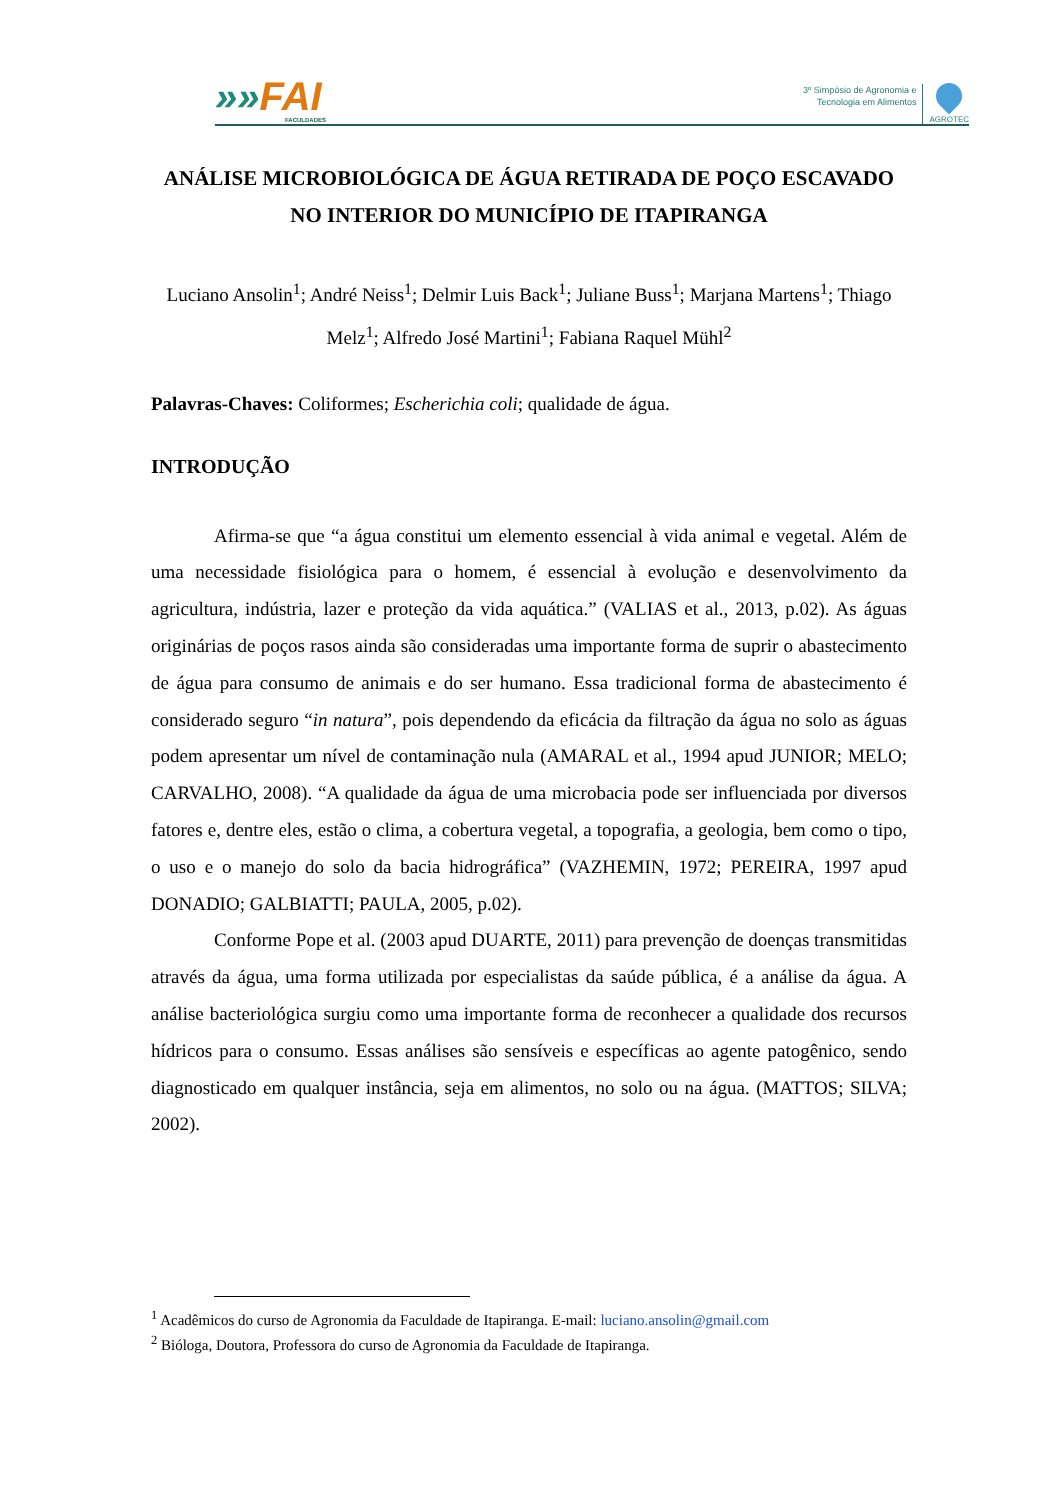»»FAI
FACULDADES
3º Simpósio de Agronomia e
Tecnologia em Alimentos
AGROTEC
ANÁLISE MICROBIOLÓGICA DE ÁGUA RETIRADA DE POÇO ESCAVADO NO INTERIOR DO MUNICÍPIO DE ITAPIRANGA
Luciano Ansolin<sup>1</sup>; André Neiss<sup>1</sup>; Delmir Luis Back<sup>1</sup>; Juliane Buss<sup>1</sup>; Marjana Martens<sup>1</sup>; Thiago Melz<sup>1</sup>; Alfredo José Martini<sup>1</sup>; Fabiana Raquel Mühl<sup>2</sup>
Palavras-Chaves: Coliformes; Escherichia coli; qualidade de água.
INTRODUÇÃO
Afirma-se que “a água constitui um elemento essencial à vida animal e vegetal. Além de uma necessidade fisiológica para o homem, é essencial à evolução e desenvolvimento da agricultura, indústria, lazer e proteção da vida aquática.” (VALIAS et al., 2013, p.02). As águas originárias de poços rasos ainda são consideradas uma importante forma de suprir o abastecimento de água para consumo de animais e do ser humano. Essa tradicional forma de abastecimento é considerado seguro “in natura”, pois dependendo da eficácia da filtração da água no solo as águas podem apresentar um nível de contaminação nula (AMARAL et al., 1994 apud JUNIOR; MELO; CARVALHO, 2008). “A qualidade da água de uma microbacia pode ser influenciada por diversos fatores e, dentre eles, estão o clima, a cobertura vegetal, a topografia, a geologia, bem como o tipo, o uso e o manejo do solo da bacia hidrográfica” (VAZHEMIN, 1972; PEREIRA, 1997 apud DONADIO; GALBIATTI; PAULA, 2005, p.02).
Conforme Pope et al. (2003 apud DUARTE, 2011) para prevenção de doenças transmitidas através da água, uma forma utilizada por especialistas da saúde pública, é a análise da água. A análise bacteriológica surgiu como uma importante forma de reconhecer a qualidade dos recursos hídricos para o consumo. Essas análises são sensíveis e específicas ao agente patogênico, sendo diagnosticado em qualquer instância, seja em alimentos, no solo ou na água. (MATTOS; SILVA; 2002).
<sup>1</sup> Acadêmicos do curso de Agronomia da Faculdade de Itapiranga. E-mail: luciano.ansolin@gmail.com
<sup>2</sup> Bióloga, Doutora, Professora do curso de Agronomia da Faculdade de Itapiranga.